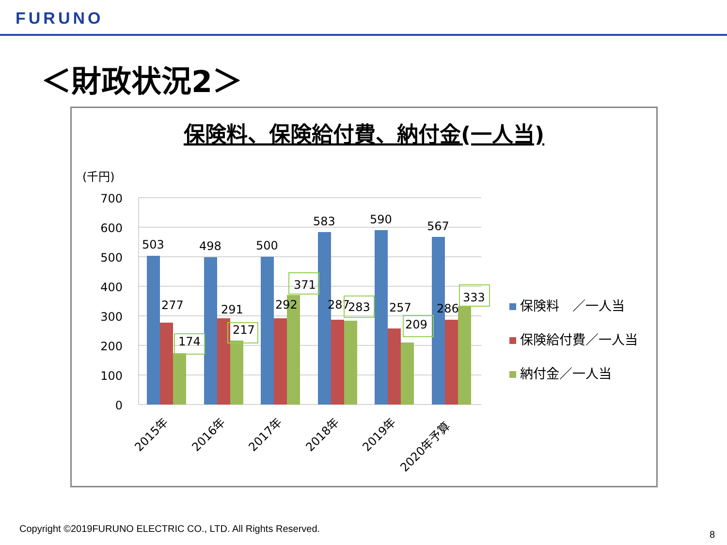FURUNO
＜財政状況2＞
保険料、保険給付費、納付金(一人当)
(千円)
700
600
500
400
300
200
100
0
503
498
500
583
590
567
277
291
292
287
257
286
174
217
371
283
209
333
2015年
2016年
2017年
2018年
2019年
2020年予算
保険料　／一人当
保険給付費／一人当
納付金／一人当
Copyright ©2019FURUNO ELECTRIC CO., LTD. All Rights Reserved.
8